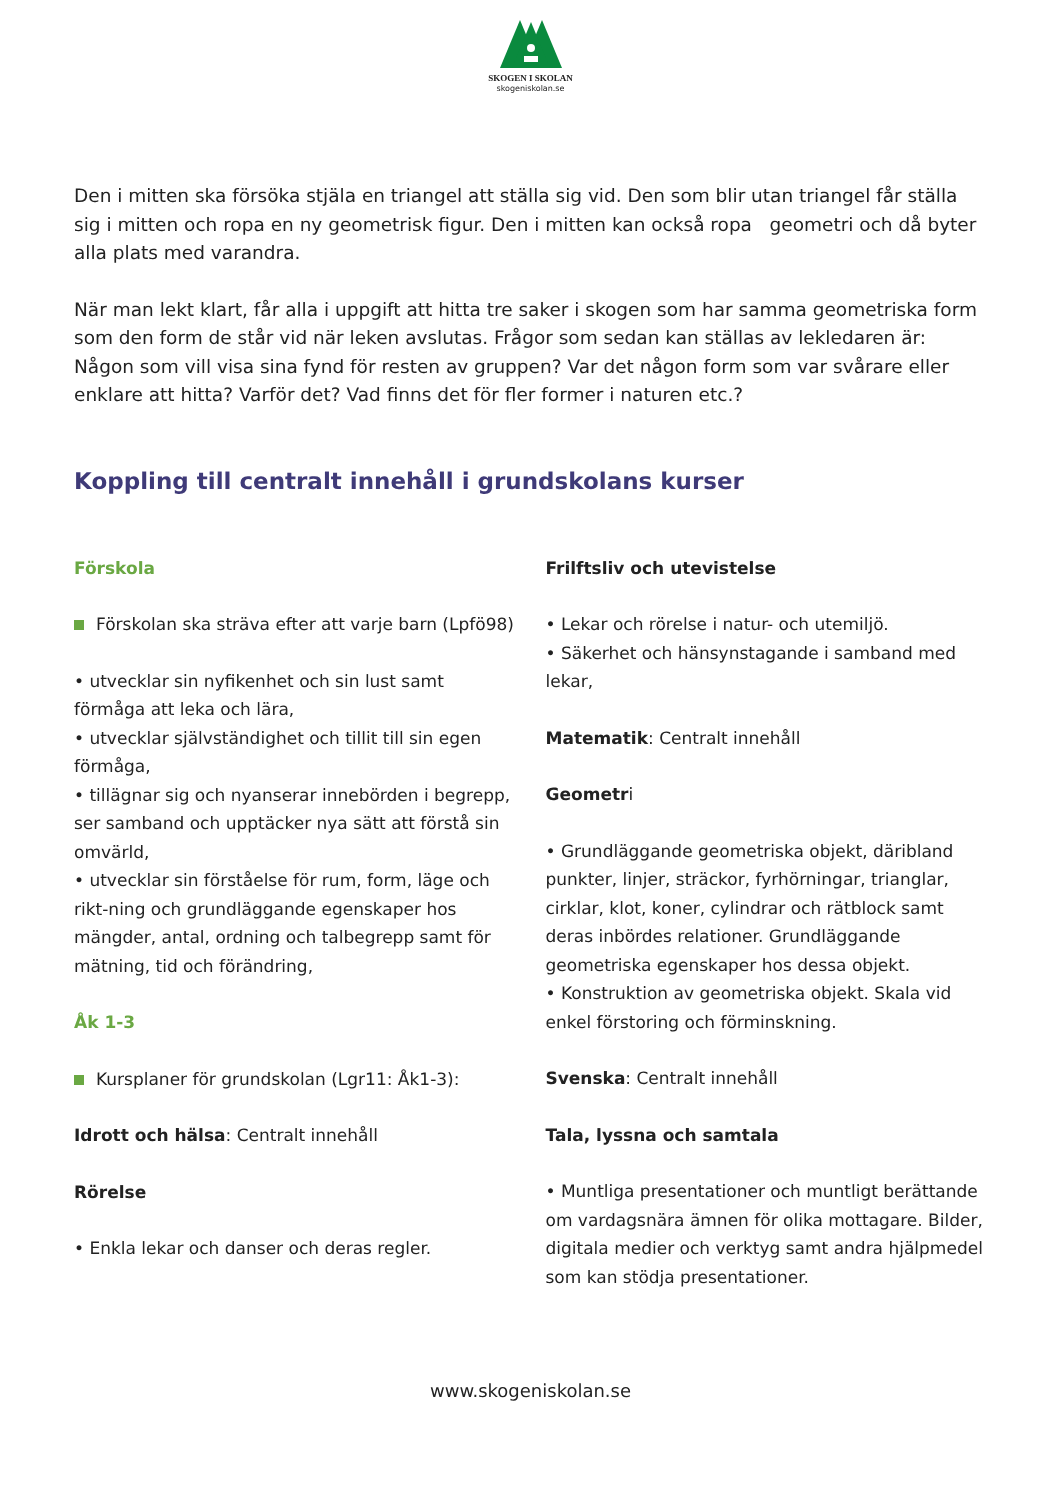SKOGEN I SKOLAN
skogeniskolan.se
Den i mitten ska försöka stjäla en triangel att ställa sig vid. Den som blir utan triangel får ställa sig i mitten och ropa en ny geometrisk figur. Den i mitten kan också ropa geometri och då byter alla plats med varandra.
När man lekt klart, får alla i uppgift att hitta tre saker i skogen som har samma geometriska form som den form de står vid när leken avslutas. Frågor som sedan kan ställas av lekledaren är: Någon som vill visa sina fynd för resten av gruppen? Var det någon form som var svårare eller enklare att hitta? Varför det? Vad finns det för fler former i naturen etc.?
Koppling till centralt innehåll i grundskolans kurser
Förskola
Förskolan ska sträva efter att varje barn (Lpfö98)
• utvecklar sin nyfikenhet och sin lust samt förmåga att leka och lära,
• utvecklar självständighet och tillit till sin egen förmåga,
• tillägnar sig och nyanserar innebörden i begrepp, ser samband och upptäcker nya sätt att förstå sin omvärld,
• utvecklar sin förståelse för rum, form, läge och rikt-ning och grundläggande egenskaper hos mängder, antal, ordning och talbegrepp samt för mätning, tid och förändring,
Åk 1-3
Kursplaner för grundskolan (Lgr11: Åk1-3):
Idrott och hälsa: Centralt innehåll
Rörelse
• Enkla lekar och danser och deras regler.
Frilftsliv och utevistelse
• Lekar och rörelse i natur- och utemiljö.
• Säkerhet och hänsynstagande i samband med lekar,
Matematik: Centralt innehåll
Geometri
• Grundläggande geometriska objekt, däribland punkter, linjer, sträckor, fyrhörningar, trianglar, cirklar, klot, koner, cylindrar och rätblock samt deras inbördes relationer. Grundläggande geometriska egenskaper hos dessa objekt.
• Konstruktion av geometriska objekt. Skala vid enkel förstoring och förminskning.
Svenska: Centralt innehåll
Tala, lyssna och samtala
• Muntliga presentationer och muntligt berättande om vardagsnära ämnen för olika mottagare. Bilder, digitala medier och verktyg samt andra hjälpmedel som kan stödja presentationer.
www.skogeniskolan.se